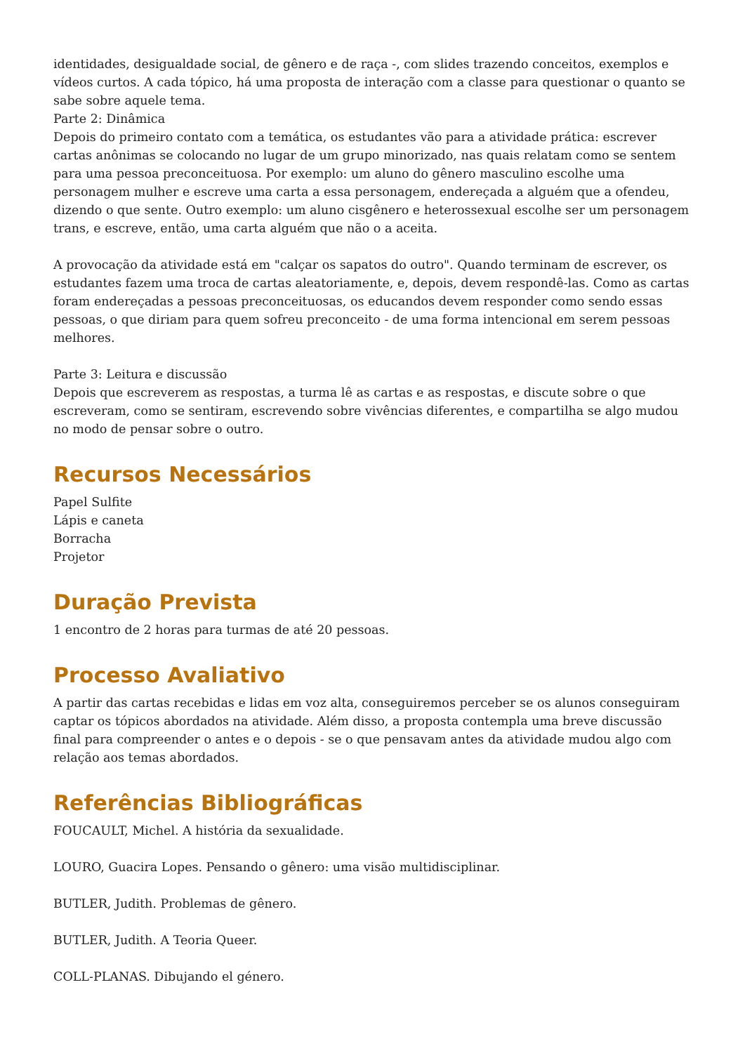identidades, desigualdade social, de gênero e de raça -, com slides trazendo conceitos, exemplos e vídeos curtos. A cada tópico, há uma proposta de interação com a classe para questionar o quanto se sabe sobre aquele tema.
Parte 2: Dinâmica
Depois do primeiro contato com a temática, os estudantes vão para a atividade prática: escrever cartas anônimas se colocando no lugar de um grupo minorizado, nas quais relatam como se sentem para uma pessoa preconceituosa. Por exemplo: um aluno do gênero masculino escolhe uma personagem mulher e escreve uma carta a essa personagem, endereçada a alguém que a ofendeu, dizendo o que sente. Outro exemplo: um aluno cisgênero e heterossexual escolhe ser um personagem trans, e escreve, então, uma carta alguém que não o a aceita.
A provocação da atividade está em "calçar os sapatos do outro". Quando terminam de escrever, os estudantes fazem uma troca de cartas aleatoriamente, e, depois, devem respondê-las. Como as cartas foram endereçadas a pessoas preconceituosas, os educandos devem responder como sendo essas pessoas, o que diriam para quem sofreu preconceito - de uma forma intencional em serem pessoas melhores.
Parte 3: Leitura e discussão
Depois que escreverem as respostas, a turma lê as cartas e as respostas, e discute sobre o que escreveram, como se sentiram, escrevendo sobre vivências diferentes, e compartilha se algo mudou no modo de pensar sobre o outro.
Recursos Necessários
Papel Sulfite
Lápis e caneta
Borracha
Projetor
Duração Prevista
1 encontro de 2 horas para turmas de até 20 pessoas.
Processo Avaliativo
A partir das cartas recebidas e lidas em voz alta, conseguiremos perceber se os alunos conseguiram captar os tópicos abordados na atividade. Além disso, a proposta contempla uma breve discussão final para compreender o antes e o depois - se o que pensavam antes da atividade mudou algo com relação aos temas abordados.
Referências Bibliográficas
FOUCAULT, Michel. A história da sexualidade.
LOURO, Guacira Lopes. Pensando o gênero: uma visão multidisciplinar.
BUTLER, Judith. Problemas de gênero.
BUTLER, Judith. A Teoria Queer.
COLL-PLANAS. Dibujando el género.